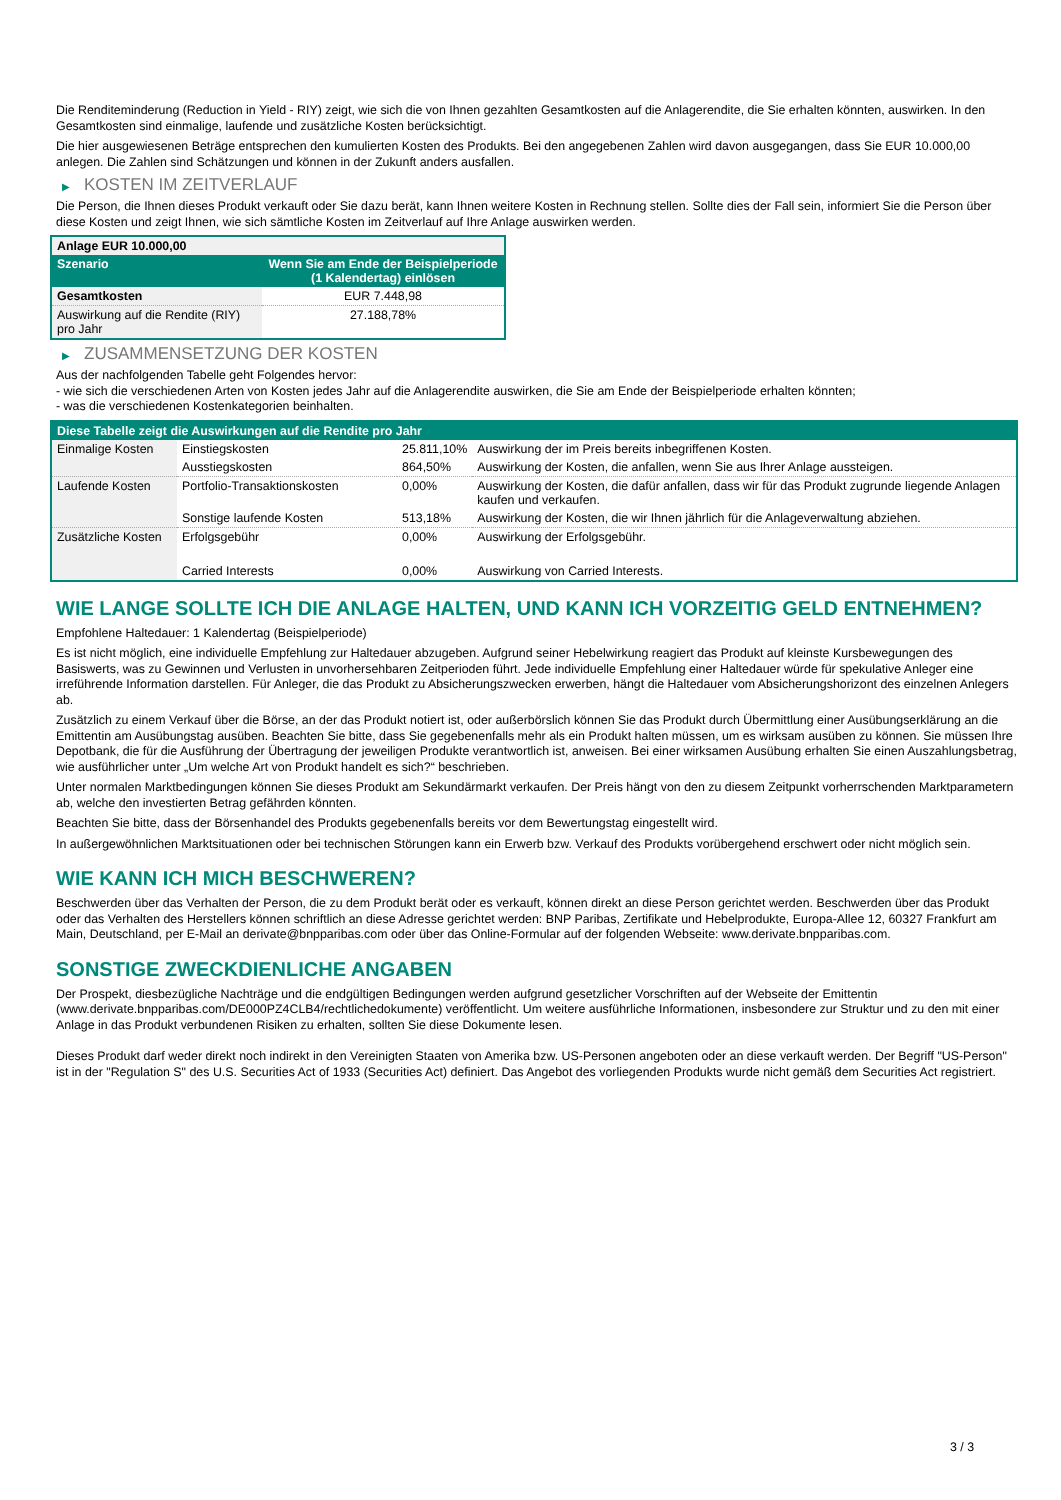Die Renditeminderung (Reduction in Yield - RIY) zeigt, wie sich die von Ihnen gezahlten Gesamtkosten auf die Anlagerendite, die Sie erhalten könnten, auswirken. In den Gesamtkosten sind einmalige, laufende und zusätzliche Kosten berücksichtigt.
Die hier ausgewiesenen Beträge entsprechen den kumulierten Kosten des Produkts. Bei den angegebenen Zahlen wird davon ausgegangen, dass Sie EUR 10.000,00 anlegen. Die Zahlen sind Schätzungen und können in der Zukunft anders ausfallen.
▶ KOSTEN IM ZEITVERLAUF
Die Person, die Ihnen dieses Produkt verkauft oder Sie dazu berät, kann Ihnen weitere Kosten in Rechnung stellen. Sollte dies der Fall sein, informiert Sie die Person über diese Kosten und zeigt Ihnen, wie sich sämtliche Kosten im Zeitverlauf auf Ihre Anlage auswirken werden.
| Anlage EUR 10.000,00 | |
| --- | --- |
| Szenario | Wenn Sie am Ende der Beispielperiode (1 Kalendertag) einlösen |
| Gesamtkosten | EUR 7.448,98 |
| Auswirkung auf die Rendite (RIY) pro Jahr | 27.188,78% |
▶ ZUSAMMENSETZUNG DER KOSTEN
Aus der nachfolgenden Tabelle geht Folgendes hervor:
- wie sich die verschiedenen Arten von Kosten jedes Jahr auf die Anlagerendite auswirken, die Sie am Ende der Beispielperiode erhalten könnten;
- was die verschiedenen Kostenkategorien beinhalten.
| Diese Tabelle zeigt die Auswirkungen auf die Rendite pro Jahr | | | |
| --- | --- | --- | --- |
| Einmalige Kosten | Einstiegskosten | 25.811,10% | Auswirkung der im Preis bereits inbegriffenen Kosten. |
| | Ausstiegskosten | 864,50% | Auswirkung der Kosten, die anfallen, wenn Sie aus Ihrer Anlage aussteigen. |
| Laufende Kosten | Portfolio-Transaktionskosten | 0,00% | Auswirkung der Kosten, die dafür anfallen, dass wir für das Produkt zugrunde liegende Anlagen kaufen und verkaufen. |
| | Sonstige laufende Kosten | 513,18% | Auswirkung der Kosten, die wir Ihnen jährlich für die Anlageverwaltung abziehen. |
| Zusätzliche Kosten | Erfolgsgebühr | 0,00% | Auswirkung der Erfolgsgebühr. |
| | Carried Interests | 0,00% | Auswirkung von Carried Interests. |
WIE LANGE SOLLTE ICH DIE ANLAGE HALTEN, UND KANN ICH VORZEITIG GELD ENTNEHMEN?
Empfohlene Haltedauer: 1 Kalendertag (Beispielperiode)
Es ist nicht möglich, eine individuelle Empfehlung zur Haltedauer abzugeben. Aufgrund seiner Hebelwirkung reagiert das Produkt auf kleinste Kursbewegungen des Basiswerts, was zu Gewinnen und Verlusten in unvorhersehbaren Zeitperioden führt. Jede individuelle Empfehlung einer Haltedauer würde für spekulative Anleger eine irreführende Information darstellen. Für Anleger, die das Produkt zu Absicherungszwecken erwerben, hängt die Haltedauer vom Absicherungshorizont des einzelnen Anlegers ab.
Zusätzlich zu einem Verkauf über die Börse, an der das Produkt notiert ist, oder außerbörslich können Sie das Produkt durch Übermittlung einer Ausübungserklärung an die Emittentin am Ausübungstag ausüben. Beachten Sie bitte, dass Sie gegebenenfalls mehr als ein Produkt halten müssen, um es wirksam ausüben zu können. Sie müssen Ihre Depotbank, die für die Ausführung der Übertragung der jeweiligen Produkte verantwortlich ist, anweisen. Bei einer wirksamen Ausübung erhalten Sie einen Auszahlungsbetrag, wie ausführlicher unter „Um welche Art von Produkt handelt es sich?“ beschrieben.
Unter normalen Marktbedingungen können Sie dieses Produkt am Sekundärmarkt verkaufen. Der Preis hängt von den zu diesem Zeitpunkt vorherrschenden Marktparametern ab, welche den investierten Betrag gefährden könnten.
Beachten Sie bitte, dass der Börsenhandel des Produkts gegebenenfalls bereits vor dem Bewertungstag eingestellt wird.
In außergewöhnlichen Marktsituationen oder bei technischen Störungen kann ein Erwerb bzw. Verkauf des Produkts vorübergehend erschwert oder nicht möglich sein.
WIE KANN ICH MICH BESCHWEREN?
Beschwerden über das Verhalten der Person, die zu dem Produkt berät oder es verkauft, können direkt an diese Person gerichtet werden. Beschwerden über das Produkt oder das Verhalten des Herstellers können schriftlich an diese Adresse gerichtet werden: BNP Paribas, Zertifikate und Hebelprodukte, Europa-Allee 12, 60327 Frankfurt am Main, Deutschland, per E-Mail an derivate@bnpparibas.com oder über das Online-Formular auf der folgenden Webseite: www.derivate.bnpparibas.com.
SONSTIGE ZWECKDIENLICHE ANGABEN
Der Prospekt, diesbezügliche Nachträge und die endgültigen Bedingungen werden aufgrund gesetzlicher Vorschriften auf der Webseite der Emittentin (www.derivate.bnpparibas.com/DE000PZ4CLB4/rechtlichedokumente) veröffentlicht. Um weitere ausführliche Informationen, insbesondere zur Struktur und zu den mit einer Anlage in das Produkt verbundenen Risiken zu erhalten, sollten Sie diese Dokumente lesen.
Dieses Produkt darf weder direkt noch indirekt in den Vereinigten Staaten von Amerika bzw. US-Personen angeboten oder an diese verkauft werden. Der Begriff "US-Person" ist in der "Regulation S" des U.S. Securities Act of 1933 (Securities Act) definiert. Das Angebot des vorliegenden Produkts wurde nicht gemäß dem Securities Act registriert.
3 / 3